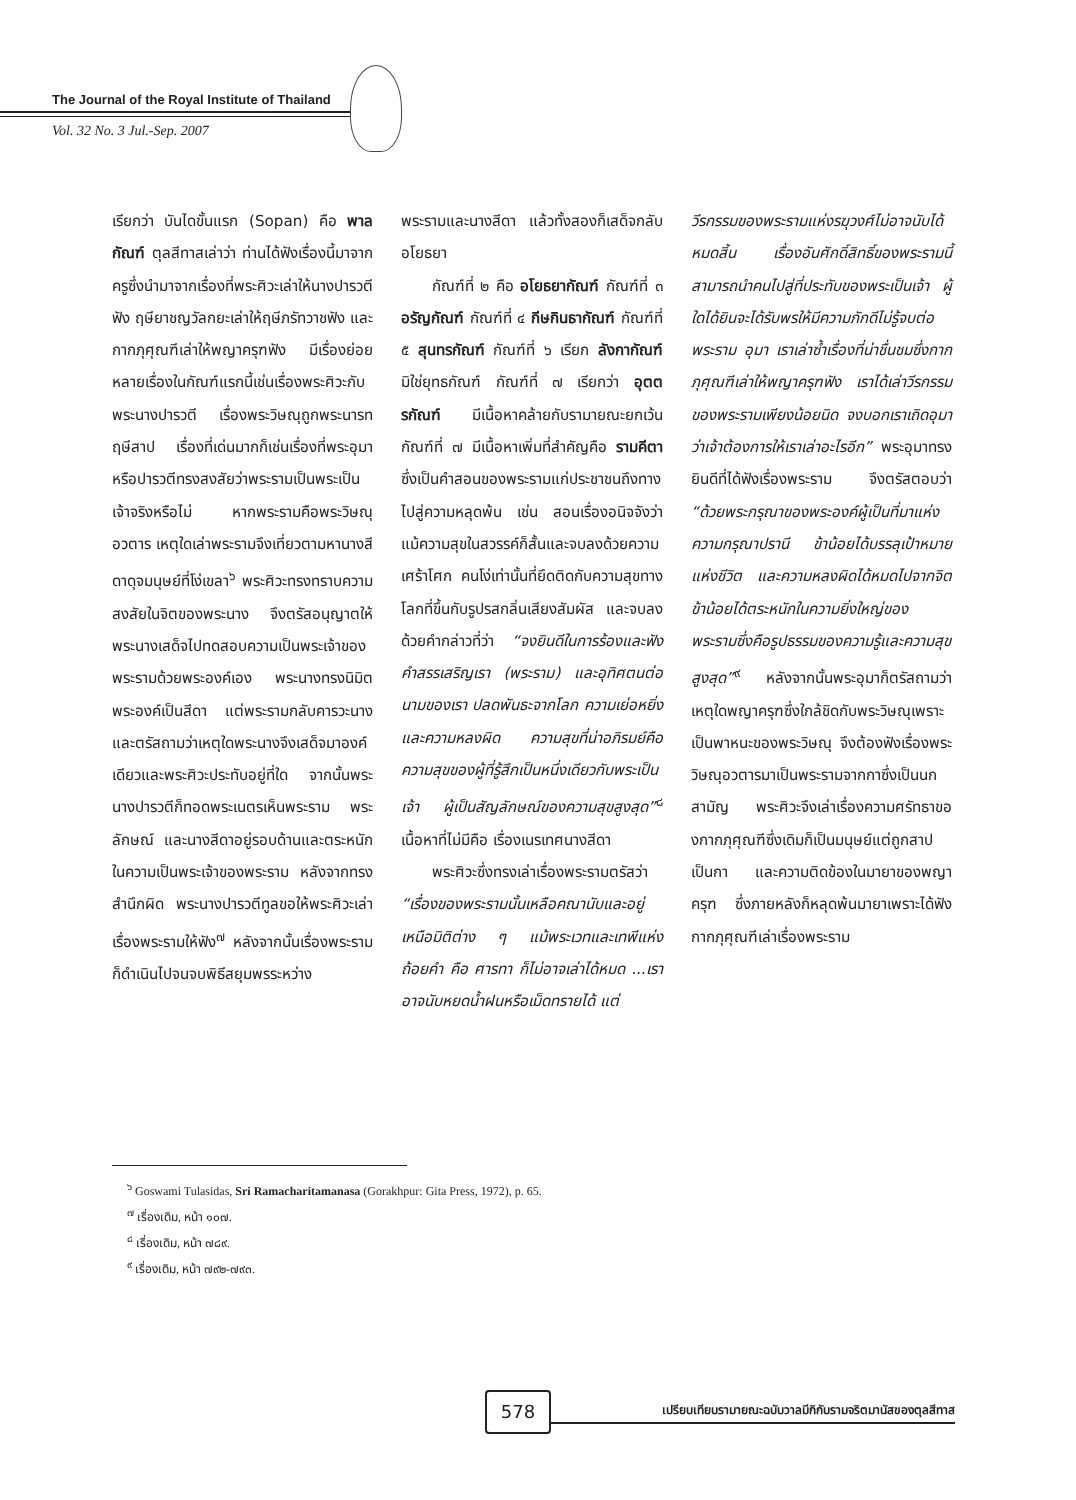The Journal of the Royal Institute of Thailand
Vol. 32 No. 3 Jul.-Sep. 2007
เรียกว่า บันไดขั้นแรก (Sopan) คือ พาลกัณฑ์ ตุลสีทาสเล่าว่า ท่านได้ฟังเรื่องนี้มาจากครูซึ่งนำมาจากเรื่องที่พระศิวะเล่าให้นางปารวตีฟัง ฤษียาชญวัลกยะเล่าให้ฤษีภรัทวาชฟัง และกากภุศุณฑีเล่าให้พญาครุฑฟัง มีเรื่องย่อยหลายเรื่องในกัณฑ์แรกนี้เช่นเรื่องพระศิวะกับพระนางปารวตี เรื่องพระวิษณุถูกพระนารทฤษีสาป เรื่องที่เด่นมากก็เช่นเรื่องที่พระอุมาหรือปารวตีทรงสงสัยว่าพระรามเป็นพระเป็นเจ้าจริงหรือไม่ หากพระรามคือพระวิษณุอวตาร เหตุใดเล่าพระรามจึงเที่ยวตามหานางสีดาดุจมนุษย์ที่โง่เขลา<sup>๖</sup> พระศิวะทรงทราบความสงสัยในจิตของพระนาง จึงตรัสอนุญาตให้พระนางเสด็จไปทดสอบความเป็นพระเจ้าของพระรามด้วยพระองค์เอง พระนางทรงนิมิตพระองค์เป็นสีดา แต่พระรามกลับคารวะนางและตรัสถามว่าเหตุใดพระนางจึงเสด็จมาองค์เดียวและพระศิวะประทับอยู่ที่ใด จากนั้นพระนางปารวตีก็ทอดพระเนตรเห็นพระราม พระลักษณ์ และนางสีดาอยู่รอบด้านและตระหนักในความเป็นพระเจ้าของพระราม หลังจากทรงสำนึกผิด พระนางปารวตีทูลขอให้พระศิวะเล่าเรื่องพระรามให้ฟัง<sup>๗</sup> หลังจากนั้นเรื่องพระรามก็ดำเนินไปจนจบพิธีสยุมพรระหว่าง
พระรามและนางสีดา แล้วทั้งสองก็เสด็จกลับอโยธยา
  กัณฑ์ที่ ๒ คือ อโยธยากัณฑ์ กัณฑ์ที่ ๓ อรัญกัณฑ์ กัณฑ์ที่ ๔ กีษกินธากัณฑ์ กัณฑ์ที่ ๕ สุนทรกัณฑ์ กัณฑ์ที่ ๖ เรียก ลังกากัณฑ์ มิใช่ยุทธกัณฑ์ กัณฑ์ที่ ๗ เรียกว่า อุตตรกัณฑ์ มีเนื้อหาคล้ายกับรามายณะยกเว้นกัณฑ์ที่ ๗ มีเนื้อหาเพิ่มที่สำคัญคือ รามคีตา ซึ่งเป็นคำสอนของพระรามแก่ประชาชนถึงทางไปสู่ความหลุดพ้น เช่น สอนเรื่องอนิจจังว่า แม้ความสุขในสวรรค์ก็สั้นและจบลงด้วยความเศร้าโศก คนโง่เท่านั้นที่ยึดติดกับความสุขทางโลกที่ขึ้นกับรูปรสกลิ่นเสียงสัมผัส และจบลงด้วยคำกล่าวที่ว่า “จงยินดีในการร้องและฟังคำสรรเสริญเรา (พระราม) และอุทิศตนต่อนามของเรา ปลดพันธะจากโลก ความเย่อหยิ่ง และความหลงผิด ความสุขที่น่าอภิรมย์คือความสุขของผู้ที่รู้สึกเป็นหนึ่งเดียวกับพระเป็นเจ้า ผู้เป็นสัญลักษณ์ของความสุขสูงสุด”<sup>๘</sup> เนื้อหาที่ไม่มีคือ เรื่องเนรเทศนางสีดา
  พระศิวะซึ่งทรงเล่าเรื่องพระรามตรัสว่า “เรื่องของพระรามนั้นเหลือคณานับและอยู่เหนือมิติต่าง ๆ แม้พระเวทและเทพีแห่งถ้อยคำ คือ ศารทา ก็ไม่อาจเล่าได้หมด ...เราอาจนับหยดน้ำฝนหรือเม็ดทรายได้ แต่
วีรกรรมของพระรามแห่งรฆุวงศ์ไม่อาจนับได้หมดสิ้น เรื่องอันศักดิ์สิทธิ์ของพระรามนี้สามารถนำคนไปสู่ที่ประทับของพระเป็นเจ้า ผู้ใดได้ยินจะได้รับพรให้มีความภักดีไม่รู้จบต่อพระราม อุมา เราเล่าซ้ำเรื่องที่น่าชื่นชมซึ่งกากภุศุณฑีเล่าให้พญาครุฑฟัง เราได้เล่าวีรกรรมของพระรามเพียงน้อยนิด จงบอกเราเถิดอุมา ว่าเจ้าต้องการให้เราเล่าอะไรอีก” พระอุมาทรงยินดีที่ได้ฟังเรื่องพระราม จึงตรัสตอบว่า “ด้วยพระกรุณาของพระองค์ผู้เป็นที่มาแห่งความกรุณาปรานี ข้าน้อยได้บรรลุเป้าหมายแห่งชีวิต และความหลงผิดได้หมดไปจากจิต ข้าน้อยได้ตระหนักในความยิ่งใหญ่ของพระรามซึ่งคือรูปธรรมของความรู้และความสุขสูงสุด”<sup>๙</sup> หลังจากนั้นพระอุมาก็ตรัสถามว่า เหตุใดพญาครุฑซึ่งใกล้ชิดกับพระวิษณุเพราะเป็นพาหนะของพระวิษณุ จึงต้องฟังเรื่องพระวิษณุอวตารมาเป็นพระรามจากกาซึ่งเป็นนกสามัญ พระศิวะจึงเล่าเรื่องความศรัทธาของกากภุศุณฑีซึ่งเดิมก็เป็นมนุษย์แต่ถูกสาปเป็นกา และความติดข้องในมายาของพญาครุฑ ซึ่งภายหลังก็หลุดพ้นมายาเพราะได้ฟังกากภุศุณฑีเล่าเรื่องพระราม
<sup>๖</sup> Goswami Tulasidas, Sri Ramacharitamanasa (Gorakhpur: Gita Press, 1972), p. 65.
<sup>๗</sup> เรื่องเดิม, หน้า ๑๐๗.
<sup>๘</sup> เรื่องเดิม, หน้า ๗๘๙.
<sup>๙</sup> เรื่องเดิม, หน้า ๗๙๒-๗๙๓.
578
เปรียบเทียบรามายณะฉบับวาลมีกิกับรามจริตมานัสของตุลสีทาส